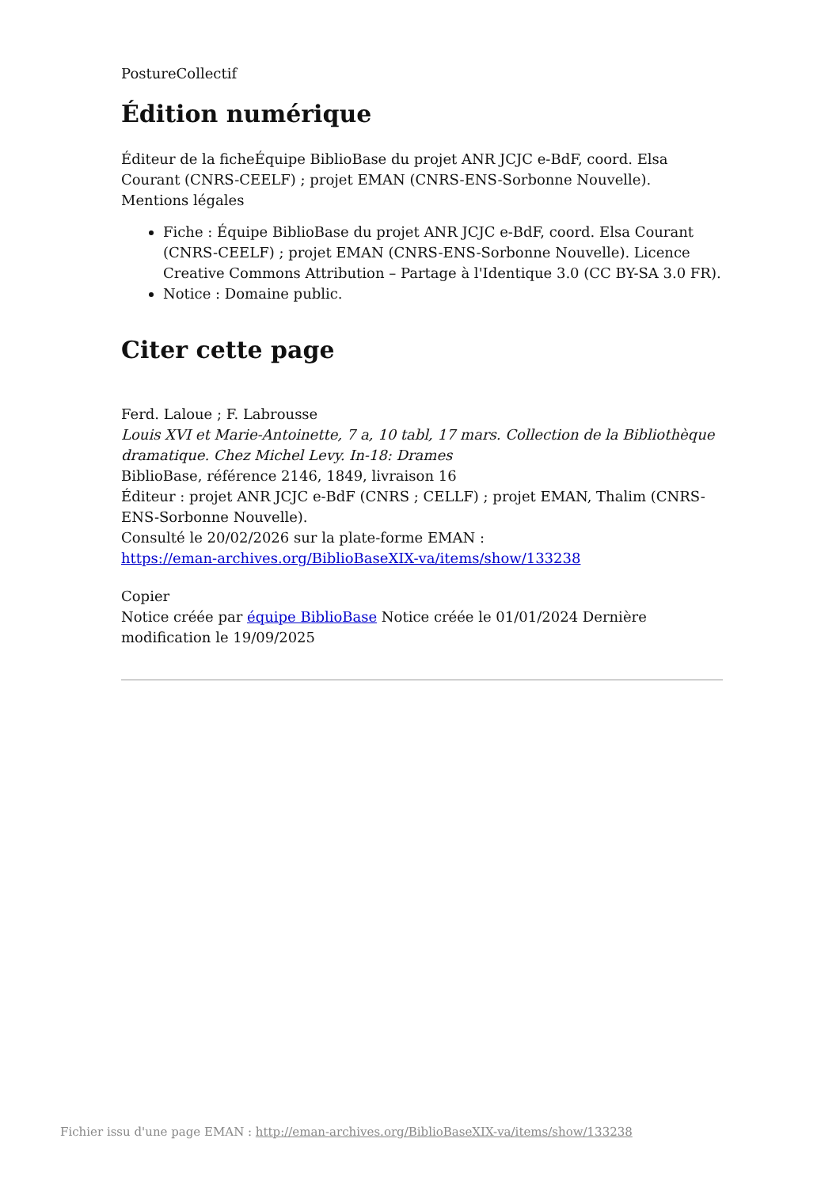PostureCollectif
Édition numérique
Éditeur de la ficheÉquipe BiblioBase du projet ANR JCJC e-BdF, coord. Elsa Courant (CNRS-CEELF) ; projet EMAN (CNRS-ENS-Sorbonne Nouvelle).
Mentions légales
Fiche : Équipe BiblioBase du projet ANR JCJC e-BdF, coord. Elsa Courant (CNRS-CEELF) ; projet EMAN (CNRS-ENS-Sorbonne Nouvelle). Licence Creative Commons Attribution – Partage à l'Identique 3.0 (CC BY-SA 3.0 FR).
Notice : Domaine public.
Citer cette page
Ferd. Laloue ; F. Labrousse
Louis XVI et Marie-Antoinette, 7 a, 10 tabl, 17 mars. Collection de la Bibliothèque dramatique. Chez Michel Levy. In-18: Drames
BiblioBase, référence 2146, 1849, livraison 16
Éditeur : projet ANR JCJC e-BdF (CNRS ; CELLF) ; projet EMAN, Thalim (CNRS-ENS-Sorbonne Nouvelle).
Consulté le 20/02/2026 sur la plate-forme EMAN :
https://eman-archives.org/BiblioBaseXIX-va/items/show/133238
Copier
Notice créée par équipe BiblioBase Notice créée le 01/01/2024 Dernière modification le 19/09/2025
Fichier issu d'une page EMAN : http://eman-archives.org/BiblioBaseXIX-va/items/show/133238